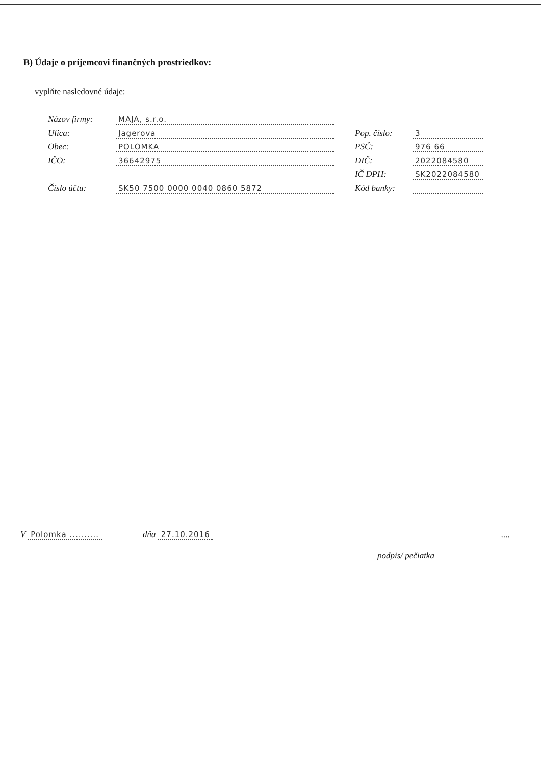B) Údaje o príjemcovi finančných prostriedkov:
vyplňte nasledovné údaje:
| Názov firmy: | MAJA, s.r.o. | | |
| Ulica: | Jagerova | Pop. číslo: | 3 |
| Obec: | POLOMKA | PSČ: | 976 66 |
| IČO: | 36642975 | DIČ: | 2022084580 |
| | | IČ DPH: | SK2022084580 |
| Číslo účtu: | SK50 7500 0000 0040 0860 5872 | Kód banky: | |
V Polomka .......... dňa 27.10.2016 ....
podpis/ pečiatka